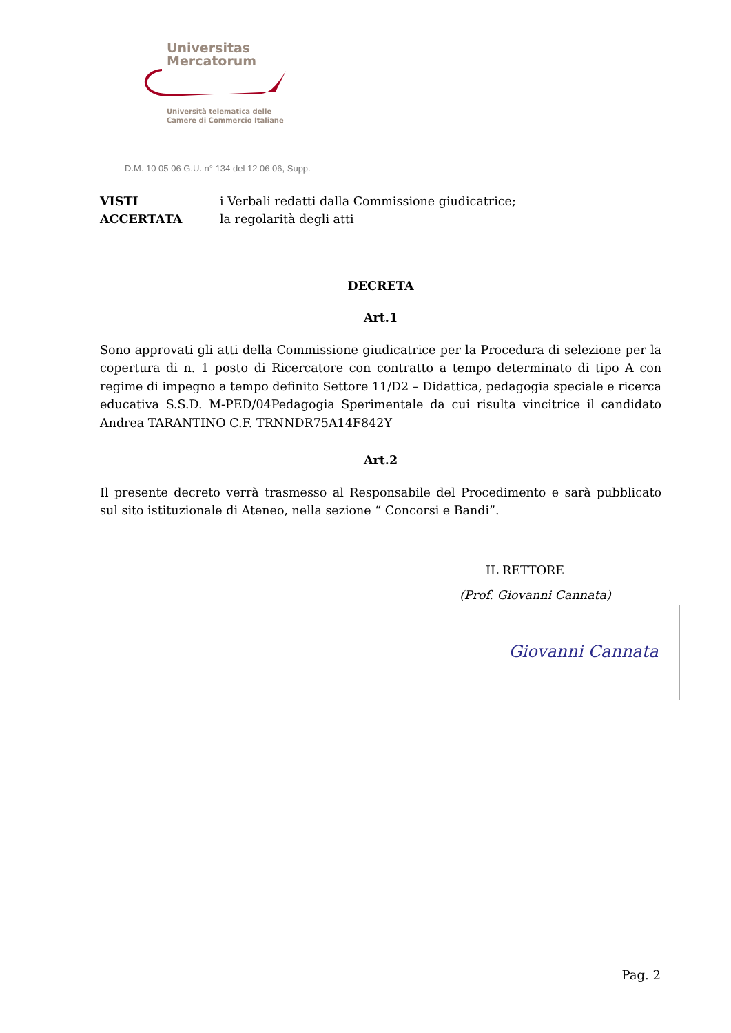Universitas
Mercatorum
Università telematica delle
Camere di Commercio Italiane
D.M. 10 05 06 G.U. n° 134 del 12 06 06, Supp.
VISTI i Verbali redatti dalla Commissione giudicatrice;
ACCERTATA la regolarità degli atti
DECRETA
Art.1
Sono approvati gli atti della Commissione giudicatrice per la Procedura di selezione per la copertura di n. 1 posto di Ricercatore con contratto a tempo determinato di tipo A con regime di impegno a tempo definito Settore 11/D2 – Didattica, pedagogia speciale e ricerca educativa S.S.D. M-PED/04Pedagogia Sperimentale da cui risulta vincitrice il candidato Andrea TARANTINO C.F. TRNNDR75A14F842Y
Art.2
Il presente decreto verrà trasmesso al Responsabile del Procedimento e sarà pubblicato sul sito istituzionale di Ateneo, nella sezione “ Concorsi e Bandi”.
IL RETTORE
(Prof. Giovanni Cannata)
Giovanni Cannata
Pag. 2